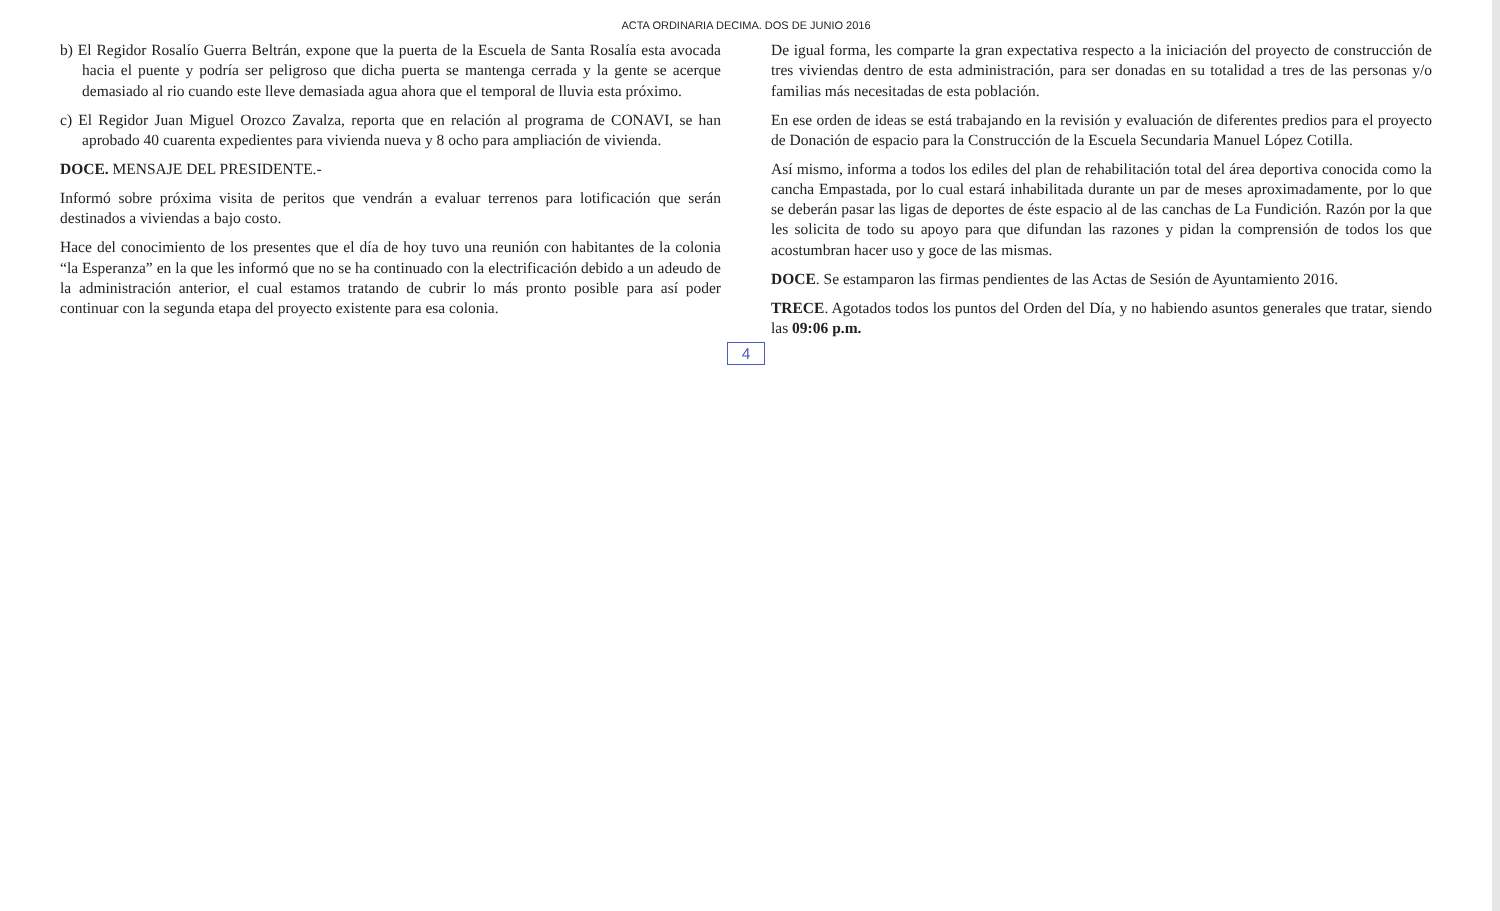ACTA ORDINARIA DECIMA. DOS DE JUNIO 2016
b) El Regidor Rosalío Guerra Beltrán, expone que la puerta de la Escuela de Santa Rosalía esta avocada hacia el puente y podría ser peligroso que dicha puerta se mantenga cerrada y la gente se acerque demasiado al rio cuando este lleve demasiada agua ahora que el temporal de lluvia esta próximo.
c) El Regidor Juan Miguel Orozco Zavalza, reporta que en relación al programa de CONAVI, se han aprobado 40 cuarenta expedientes para vivienda nueva y 8 ocho para ampliación de vivienda.
DOCE. MENSAJE DEL PRESIDENTE.-
Informó sobre próxima visita de peritos que vendrán a evaluar terrenos para lotificación que serán destinados a viviendas a bajo costo.
Hace del conocimiento de los presentes que el día de hoy tuvo una reunión con habitantes de la colonia “la Esperanza” en la que les informó que no se ha continuado con la electrificación debido a un adeudo de la administración anterior, el cual estamos tratando de cubrir lo más pronto posible para así poder continuar con la segunda etapa del proyecto existente para esa colonia.
De igual forma, les comparte la gran expectativa respecto a la iniciación del proyecto de construcción de tres viviendas dentro de esta administración, para ser donadas en su totalidad a tres de las personas y/o familias más necesitadas de esta población.
En ese orden de ideas se está trabajando en la revisión y evaluación de diferentes predios para el proyecto de Donación de espacio para la Construcción de la Escuela Secundaria Manuel López Cotilla.
Así mismo, informa a todos los ediles del plan de rehabilitación total del área deportiva conocida como la cancha Empastada, por lo cual estará inhabilitada durante un par de meses aproximadamente, por lo que se deberán pasar las ligas de deportes de éste espacio al de las canchas de La Fundición. Razón por la que les solicita de todo su apoyo para que difundan las razones y pidan la comprensión de todos los que acostumbran hacer uso y goce de las mismas.
DOCE. Se estamparon las firmas pendientes de las Actas de Sesión de Ayuntamiento 2016.
TRECE. Agotados todos los puntos del Orden del Día, y no habiendo asuntos generales que tratar, siendo las 09:06 p.m.
4